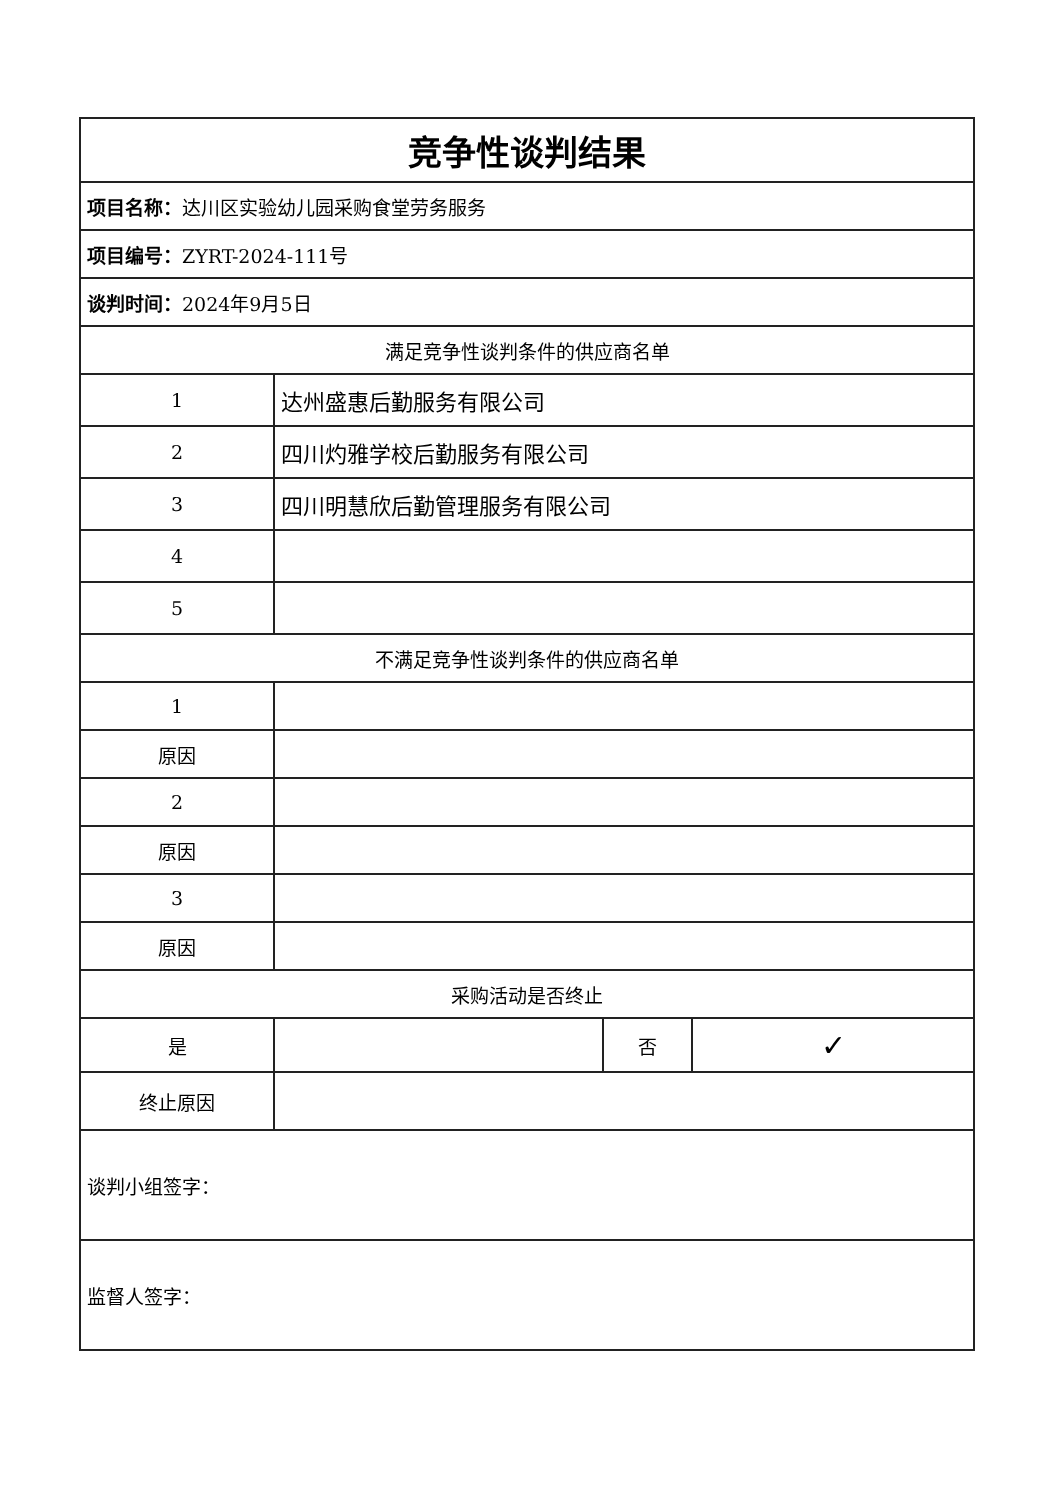| 竞争性谈判结果 | | | |
| --- | --- | --- | --- |
| 项目名称： 达川区实验幼儿园采购食堂劳务服务 | | | |
| 项目编号： ZYRT-2024-111号 | | | |
| 谈判时间： 2024年9月5日 | | | |
| 满足竞争性谈判条件的供应商名单 | | | |
| 1 | 达州盛惠后勤服务有限公司 | | |
| 2 | 四川灼雅学校后勤服务有限公司 | | |
| 3 | 四川明慧欣后勤管理服务有限公司 | | |
| 4 | | | |
| 5 | | | |
| 不满足竞争性谈判条件的供应商名单 | | | |
| 1 | | | |
| 原因 | | | |
| 2 | | | |
| 原因 | | | |
| 3 | | | |
| 原因 | | | |
| 采购活动是否终止 | | | |
| 是 | | 否 | ✓ |
| 终止原因 | | | |
| 谈判小组签字： | | | |
| 监督人签字： | | | |